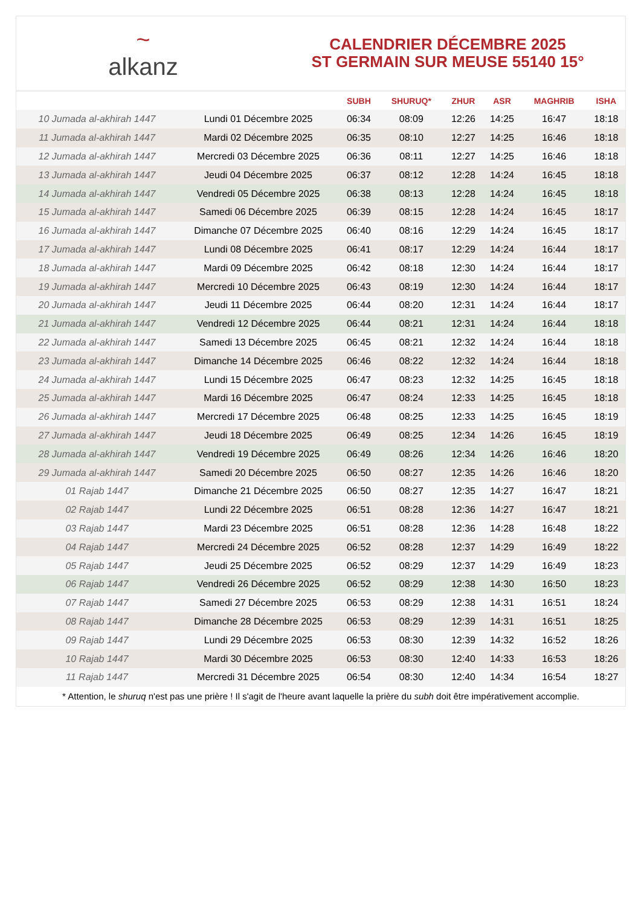~
alkanz
CALENDRIER DÉCEMBRE 2025
ST GERMAIN SUR MEUSE 55140 15°
| | | SUBH | SHURUQ* | ZHUR | ASR | MAGHRIB | ISHA |
| --- | --- | --- | --- | --- | --- | --- | --- |
| 10 Jumada al-akhirah 1447 | Lundi 01 Décembre 2025 | 06:34 | 08:09 | 12:26 | 14:25 | 16:47 | 18:18 |
| 11 Jumada al-akhirah 1447 | Mardi 02 Décembre 2025 | 06:35 | 08:10 | 12:27 | 14:25 | 16:46 | 18:18 |
| 12 Jumada al-akhirah 1447 | Mercredi 03 Décembre 2025 | 06:36 | 08:11 | 12:27 | 14:25 | 16:46 | 18:18 |
| 13 Jumada al-akhirah 1447 | Jeudi 04 Décembre 2025 | 06:37 | 08:12 | 12:28 | 14:24 | 16:45 | 18:18 |
| 14 Jumada al-akhirah 1447 | Vendredi 05 Décembre 2025 | 06:38 | 08:13 | 12:28 | 14:24 | 16:45 | 18:18 |
| 15 Jumada al-akhirah 1447 | Samedi 06 Décembre 2025 | 06:39 | 08:15 | 12:28 | 14:24 | 16:45 | 18:17 |
| 16 Jumada al-akhirah 1447 | Dimanche 07 Décembre 2025 | 06:40 | 08:16 | 12:29 | 14:24 | 16:45 | 18:17 |
| 17 Jumada al-akhirah 1447 | Lundi 08 Décembre 2025 | 06:41 | 08:17 | 12:29 | 14:24 | 16:44 | 18:17 |
| 18 Jumada al-akhirah 1447 | Mardi 09 Décembre 2025 | 06:42 | 08:18 | 12:30 | 14:24 | 16:44 | 18:17 |
| 19 Jumada al-akhirah 1447 | Mercredi 10 Décembre 2025 | 06:43 | 08:19 | 12:30 | 14:24 | 16:44 | 18:17 |
| 20 Jumada al-akhirah 1447 | Jeudi 11 Décembre 2025 | 06:44 | 08:20 | 12:31 | 14:24 | 16:44 | 18:17 |
| 21 Jumada al-akhirah 1447 | Vendredi 12 Décembre 2025 | 06:44 | 08:21 | 12:31 | 14:24 | 16:44 | 18:18 |
| 22 Jumada al-akhirah 1447 | Samedi 13 Décembre 2025 | 06:45 | 08:21 | 12:32 | 14:24 | 16:44 | 18:18 |
| 23 Jumada al-akhirah 1447 | Dimanche 14 Décembre 2025 | 06:46 | 08:22 | 12:32 | 14:24 | 16:44 | 18:18 |
| 24 Jumada al-akhirah 1447 | Lundi 15 Décembre 2025 | 06:47 | 08:23 | 12:32 | 14:25 | 16:45 | 18:18 |
| 25 Jumada al-akhirah 1447 | Mardi 16 Décembre 2025 | 06:47 | 08:24 | 12:33 | 14:25 | 16:45 | 18:18 |
| 26 Jumada al-akhirah 1447 | Mercredi 17 Décembre 2025 | 06:48 | 08:25 | 12:33 | 14:25 | 16:45 | 18:19 |
| 27 Jumada al-akhirah 1447 | Jeudi 18 Décembre 2025 | 06:49 | 08:25 | 12:34 | 14:26 | 16:45 | 18:19 |
| 28 Jumada al-akhirah 1447 | Vendredi 19 Décembre 2025 | 06:49 | 08:26 | 12:34 | 14:26 | 16:46 | 18:20 |
| 29 Jumada al-akhirah 1447 | Samedi 20 Décembre 2025 | 06:50 | 08:27 | 12:35 | 14:26 | 16:46 | 18:20 |
| 01 Rajab 1447 | Dimanche 21 Décembre 2025 | 06:50 | 08:27 | 12:35 | 14:27 | 16:47 | 18:21 |
| 02 Rajab 1447 | Lundi 22 Décembre 2025 | 06:51 | 08:28 | 12:36 | 14:27 | 16:47 | 18:21 |
| 03 Rajab 1447 | Mardi 23 Décembre 2025 | 06:51 | 08:28 | 12:36 | 14:28 | 16:48 | 18:22 |
| 04 Rajab 1447 | Mercredi 24 Décembre 2025 | 06:52 | 08:28 | 12:37 | 14:29 | 16:49 | 18:22 |
| 05 Rajab 1447 | Jeudi 25 Décembre 2025 | 06:52 | 08:29 | 12:37 | 14:29 | 16:49 | 18:23 |
| 06 Rajab 1447 | Vendredi 26 Décembre 2025 | 06:52 | 08:29 | 12:38 | 14:30 | 16:50 | 18:23 |
| 07 Rajab 1447 | Samedi 27 Décembre 2025 | 06:53 | 08:29 | 12:38 | 14:31 | 16:51 | 18:24 |
| 08 Rajab 1447 | Dimanche 28 Décembre 2025 | 06:53 | 08:29 | 12:39 | 14:31 | 16:51 | 18:25 |
| 09 Rajab 1447 | Lundi 29 Décembre 2025 | 06:53 | 08:30 | 12:39 | 14:32 | 16:52 | 18:26 |
| 10 Rajab 1447 | Mardi 30 Décembre 2025 | 06:53 | 08:30 | 12:40 | 14:33 | 16:53 | 18:26 |
| 11 Rajab 1447 | Mercredi 31 Décembre 2025 | 06:54 | 08:30 | 12:40 | 14:34 | 16:54 | 18:27 |
* Attention, le shuruq n'est pas une prière ! Il s'agit de l'heure avant laquelle la prière du subh doit être impérativement accomplie.